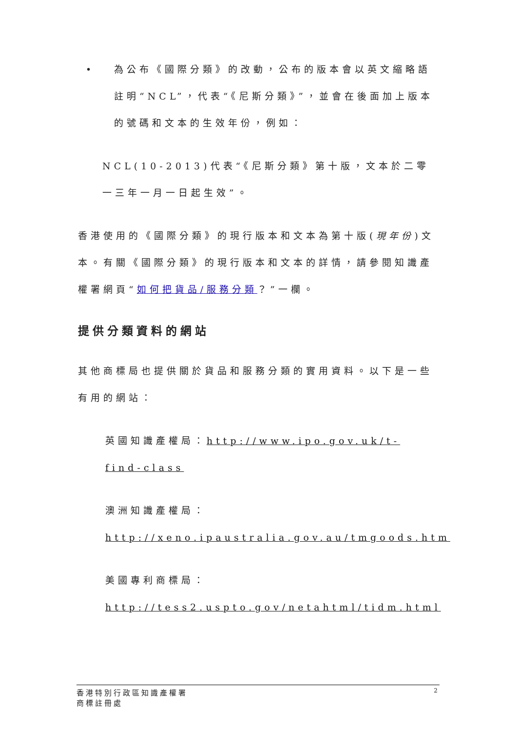• 為公布《國際分類》的改動，公布的版本會以英文縮略語註明“NCL”，代表“《尼斯分類》”，並會在後面加上版本的號碼和文本的生效年份，例如：
NCL(10-2013)代表“《尼斯分類》第十版，文本於二零一三年一月一日起生效”。
香港使用的《國際分類》的現行版本和文本為第十版(現年份)文本。有關《國際分類》的現行版本和文本的詳情，請參閱知識產權署網頁“如何把貨品/服務分類？”一欄。
提供分類資料的網站
其他商標局也提供關於貨品和服務分類的實用資料。以下是一些有用的網站：
英國知識產權局：http://www.ipo.gov.uk/t-find-class
澳洲知識產權局：
http://xeno.ipaustralia.gov.au/tmgoods.htm
美國專利商標局：
http://tess2.uspto.gov/netahtml/tidm.html
香港特別行政區知識產權署
商標註冊處
2